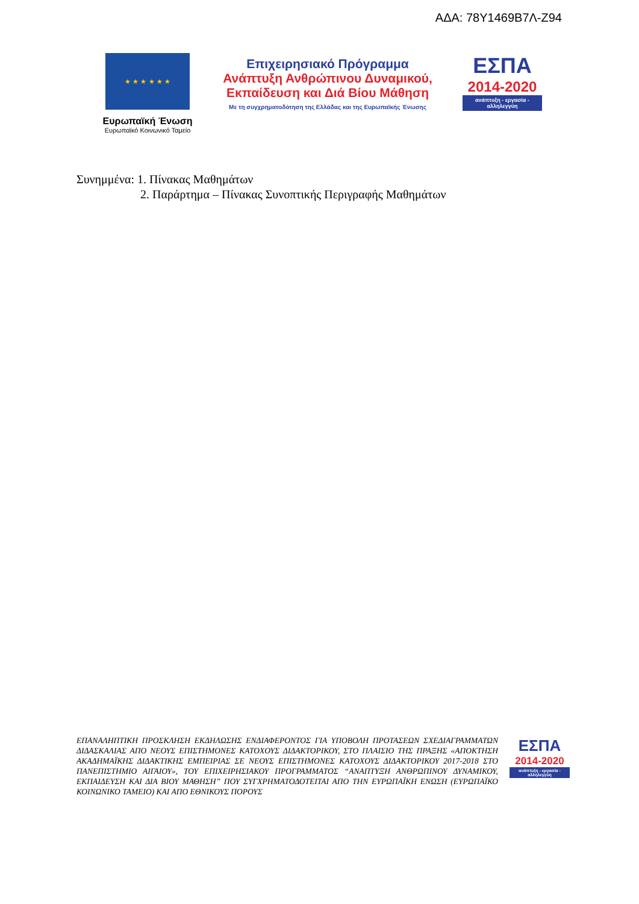ΑΔΑ: 78Υ1469Β7Λ-Ζ94
★ ★ ★ ★ ★ ★
Ευρωπαϊκή Ένωση
Ευρωπαϊκό Κοινωνικό Ταμείο
Επιχειρησιακό Πρόγραμμα
Ανάπτυξη Ανθρώπινου Δυναμικού,
Εκπαίδευση και Διά Βίου Μάθηση
Με τη συγχρηματοδότηση της Ελλάδας και της Ευρωπαϊκής Ένωσης
ΕΣΠΑ
2014-2020
ανάπτυξη - εργασία - αλληλεγγύη
Συνημμένα: 1. Πίνακας Μαθημάτων
2. Παράρτημα – Πίνακας Συνοπτικής Περιγραφής Μαθημάτων
ΕΠΑΝΑΛΗΠΤΙΚΗ ΠΡΟΣΚΛΗΣΗ ΕΚΔΗΛΩΣΗΣ ΕΝΔΙΑΦΕΡΟΝΤΟΣ ΓΙΑ ΥΠΟΒΟΛΗ ΠΡΟΤΑΣΕΩΝ ΣΧΕΔΙΑΓΡΑΜΜΑΤΩΝ ΔΙΔΑΣΚΑΛΙΑΣ ΑΠΟ ΝΕΟΥΣ ΕΠΙΣΤΗΜΟΝΕΣ ΚΑΤΟΧΟΥΣ ΔΙΔΑΚΤΟΡΙΚΟΥ, ΣΤΟ ΠΛΑΙΣΙΟ ΤΗΣ ΠΡΑΞΗΣ «ΑΠΟΚΤΗΣΗ ΑΚΑΔΗΜΑΪΚΗΣ ΔΙΔΑΚΤΙΚΗΣ ΕΜΠΕΙΡΙΑΣ ΣΕ ΝΕΟΥΣ ΕΠΙΣΤΗΜΟΝΕΣ ΚΑΤΟΧΟΥΣ ΔΙΔΑΚΤΟΡΙΚΟΥ 2017-2018 ΣΤΟ ΠΑΝΕΠΙΣΤΗΜΙΟ ΑΙΓΑΙΟΥ», ΤΟΥ ΕΠΙΧΕΙΡΗΣΙΑΚΟΥ ΠΡΟΓΡΑΜΜΑΤΟΣ “ΑΝΑΠΤΥΞΗ ΑΝΘΡΩΠΙΝΟΥ ΔΥΝΑΜΙΚΟΥ, ΕΚΠΑΙΔΕΥΣΗ ΚΑΙ ΔΙΑ ΒΙΟΥ ΜΑΘΗΣΗ” ΠΟΥ ΣΥΓΧΡΗΜΑΤΟΔΟΤΕΙΤΑΙ ΑΠΟ ΤΗΝ ΕΥΡΩΠΑΪΚΗ ΕΝΩΣΗ (ΕΥΡΩΠΑΪΚΟ ΚΟΙΝΩΝΙΚΟ ΤΑΜΕΙΟ) ΚΑΙ ΑΠΟ ΕΘΝΙΚΟΥΣ ΠΟΡΟΥΣ
ΕΣΠΑ
2014-2020
ανάπτυξη - εργασία - αλληλεγγύη